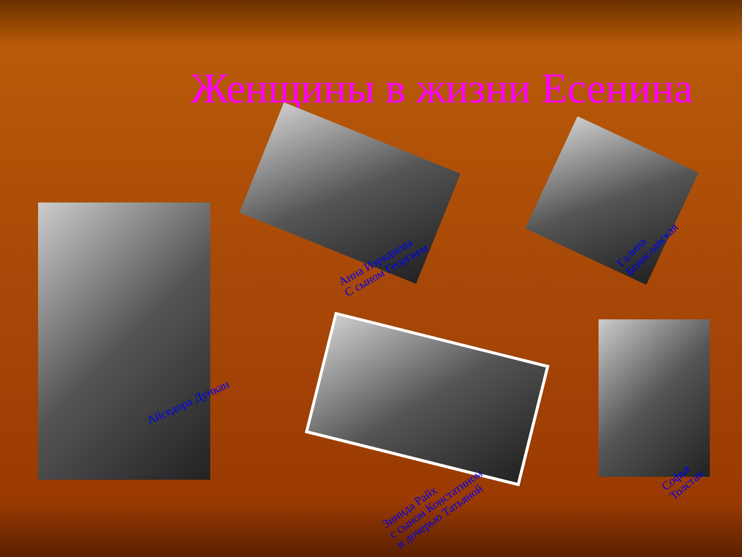Женщины в жизни Есенина
Айседора Дункан
Анна Изряднова
С сыном Георгием
Галина
Бениславская
Зинида Райх
с сыном Констатином
и дочерью Татьяной
Софья
Толстая